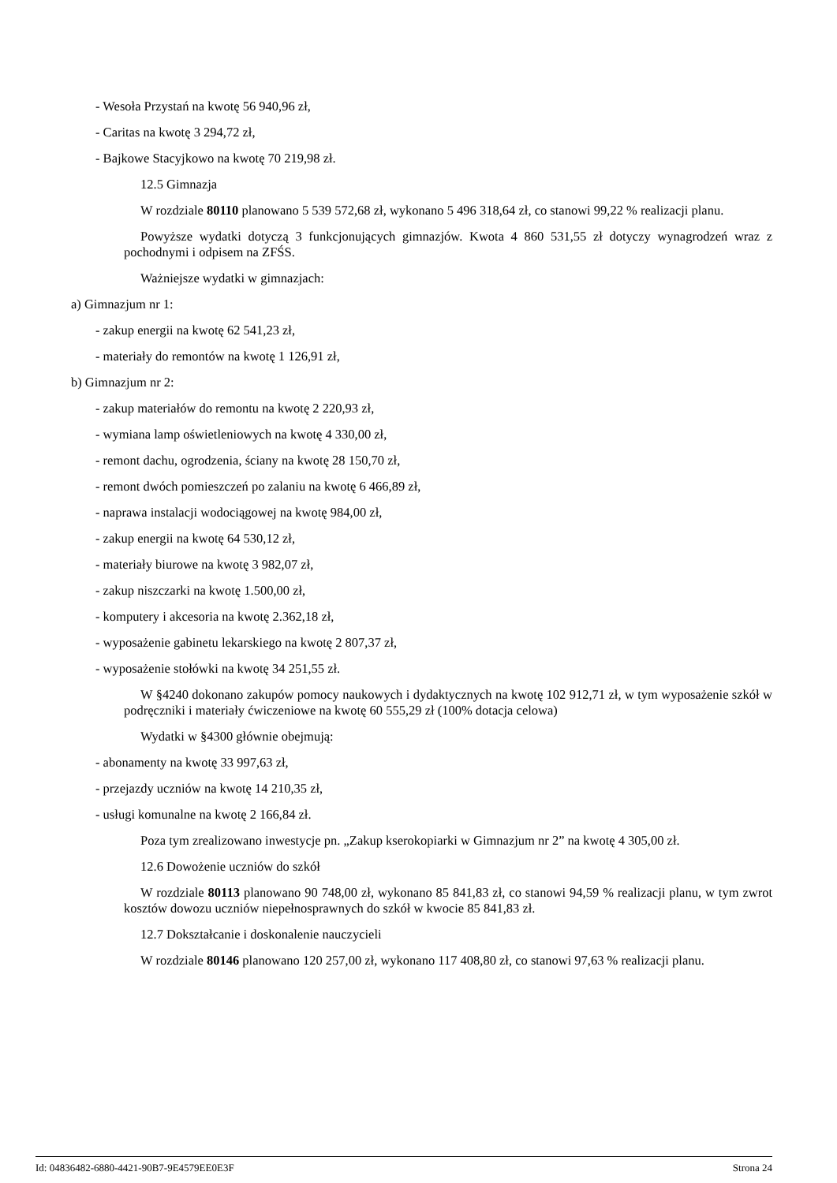- Wesoła Przystań na kwotę 56 940,96 zł,
- Caritas na kwotę 3 294,72 zł,
- Bajkowe Stacyjkowo na kwotę 70 219,98 zł.
12.5 Gimnazja
W rozdziale 80110 planowano 5 539 572,68 zł, wykonano 5 496 318,64 zł, co stanowi 99,22 % realizacji planu.
Powyższe wydatki dotyczą 3 funkcjonujących gimnazjów. Kwota 4 860 531,55 zł dotyczy wynagrodzeń wraz z pochodnymi i odpisem na ZFŚS.
Ważniejsze wydatki w gimnazjach:
a) Gimnazjum nr 1:
- zakup energii na kwotę 62 541,23 zł,
- materiały do remontów na kwotę 1 126,91 zł,
b) Gimnazjum nr 2:
- zakup materiałów do remontu na kwotę 2 220,93 zł,
- wymiana lamp oświetleniowych na kwotę 4 330,00 zł,
- remont dachu, ogrodzenia, ściany na kwotę 28 150,70 zł,
- remont dwóch pomieszczeń po zalaniu na kwotę 6 466,89 zł,
- naprawa instalacji wodociągowej na kwotę 984,00 zł,
- zakup energii na kwotę 64 530,12 zł,
- materiały biurowe na kwotę 3 982,07 zł,
- zakup niszczarki na kwotę 1.500,00 zł,
- komputery i akcesoria na kwotę 2.362,18 zł,
- wyposażenie gabinetu lekarskiego na kwotę 2 807,37 zł,
- wyposażenie stołówki na kwotę 34 251,55 zł.
W §4240 dokonano zakupów pomocy naukowych i dydaktycznych na kwotę 102 912,71 zł, w tym wyposażenie szkół w podręczniki i materiały ćwiczeniowe na kwotę 60 555,29 zł (100% dotacja celowa)
Wydatki w §4300 głównie obejmują:
- abonamenty na kwotę 33 997,63 zł,
- przejazdy uczniów na kwotę 14 210,35 zł,
- usługi komunalne na kwotę 2 166,84 zł.
Poza tym zrealizowano inwestycje pn. „Zakup kserokopiarki w Gimnazjum nr 2” na kwotę 4 305,00 zł.
12.6 Dowożenie uczniów do szkół
W rozdziale 80113 planowano 90 748,00 zł, wykonano 85 841,83 zł, co stanowi 94,59 % realizacji planu, w tym zwrot kosztów dowozu uczniów niepełnosprawnych do szkół w kwocie 85 841,83 zł.
12.7 Dokształcanie i doskonalenie nauczycieli
W rozdziale 80146 planowano 120 257,00 zł, wykonano 117 408,80 zł, co stanowi 97,63 % realizacji planu.
Id: 04836482-6880-4421-90B7-9E4579EE0E3F Strona 24